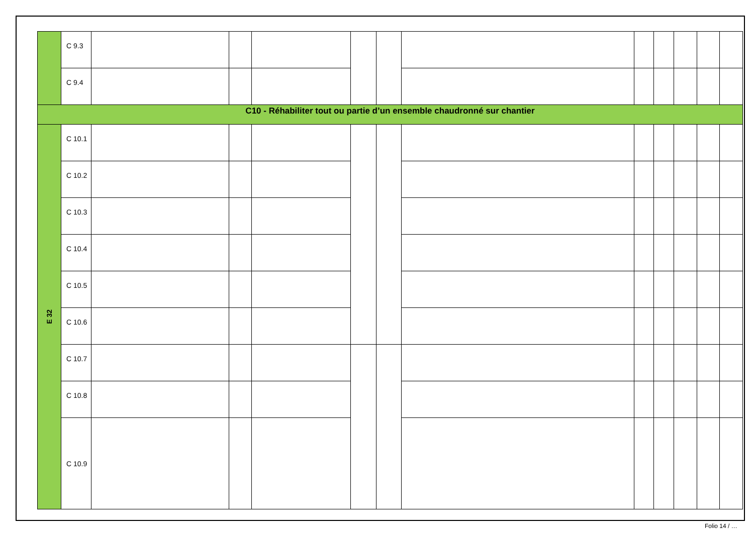| | C 9.3 | | | | | | | | | | | |
| | C 9.4 | | | | | | | | | | | |
| C10 - Réhabiliter tout ou partie d’un ensemble chaudronné sur chantier | | | | | | | | | | | | |
| E 32 | C 10.1 | | | | | | | | | | | |
| | C 10.2 | | | | | | | | | | | |
| | C 10.3 | | | | | | | | | | | |
| | C 10.4 | | | | | | | | | | | |
| | C 10.5 | | | | | | | | | | | |
| | C 10.6 | | | | | | | | | | | |
| | C 10.7 | | | | | | | | | | | |
| | C 10.8 | | | | | | | | | | | |
| | C 10.9 | | | | | | | | | | | |
Folio 14 / …